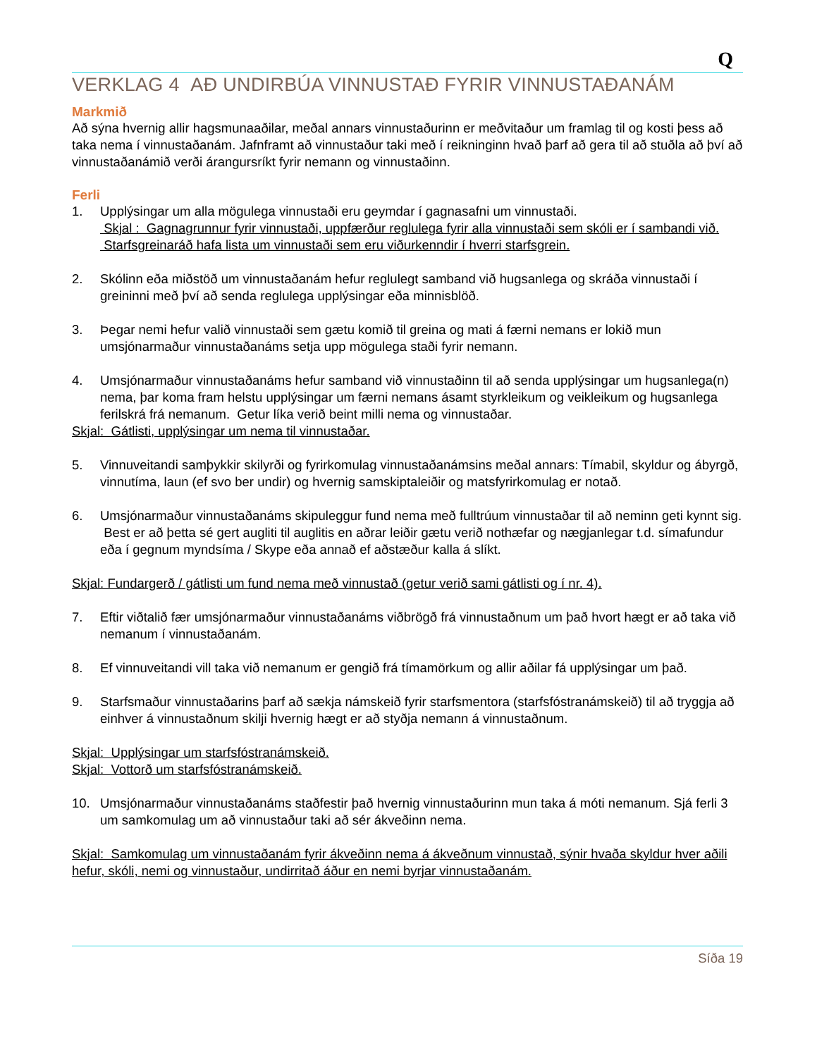Q
VERKLAG 4 AÐ UNDIRBÚA VINNUSTAÐ FYRIR VINNUSTAÐANÁM
Markmið
Að sýna hvernig allir hagsmunaaðilar, meðal annars vinnustaðurinn er meðvitaður um framlag til og kosti þess að taka nema í vinnustaðanám. Jafnframt að vinnustaður taki með í reikninginn hvað þarf að gera til að stuðla að því að vinnustaðanámið verði árangursríkt fyrir nemann og vinnustaðinn.
Ferli
1. Upplýsingar um alla mögulega vinnustaði eru geymdar í gagnasafni um vinnustaði.
Skjal : Gagnagrunnur fyrir vinnustaði, uppfærður reglulega fyrir alla vinnustaði sem skóli er í sambandi við. Starfsgreinaráð hafa lista um vinnustaði sem eru viðurkenndir í hverri starfsgrein.
2. Skólinn eða miðstöð um vinnustaðanám hefur reglulegt samband við hugsanlega og skráða vinnustaði í greininni með því að senda reglulega upplýsingar eða minnisblöð.
3. Þegar nemi hefur valið vinnustaði sem gætu komið til greina og mati á færni nemans er lokið mun umsjónarmaður vinnustaðanáms setja upp mögulega staði fyrir nemann.
4. Umsjónarmaður vinnustaðanáms hefur samband við vinnustaðinn til að senda upplýsingar um hugsanlega(n) nema, þar koma fram helstu upplýsingar um færni nemans ásamt styrkleikum og veikleikum og hugsanlega ferilskrá frá nemanum. Getur líka verið beint milli nema og vinnustaðar.
Skjal: Gátlisti, upplýsingar um nema til vinnustaðar.
5. Vinnuveitandi samþykkir skilyrði og fyrirkomulag vinnustaðanámsins meðal annars: Tímabil, skyldur og ábyrgð, vinnutíma, laun (ef svo ber undir) og hvernig samskiptaleiðir og matsfyrirkomulag er notað.
6. Umsjónarmaður vinnustaðanáms skipuleggur fund nema með fulltrúum vinnustaðar til að neminn geti kynnt sig. Best er að þetta sé gert augliti til auglitis en aðrar leiðir gætu verið nothæfar og nægjanlegar t.d. símafundur eða í gegnum myndsíma / Skype eða annað ef aðstæður kalla á slíkt.
Skjal: Fundargerð / gátlisti um fund nema með vinnustað (getur verið sami gátlisti og í nr. 4).
7. Eftir viðtalið fær umsjónarmaður vinnustaðanáms viðbrögð frá vinnustaðnum um það hvort hægt er að taka við nemanum í vinnustaðanám.
8. Ef vinnuveitandi vill taka við nemanum er gengið frá tímamörkum og allir aðilar fá upplýsingar um það.
9. Starfsmaður vinnustaðarins þarf að sækja námskeið fyrir starfsmentora (starfsfóstranámskeið) til að tryggja að einhver á vinnustaðnum skilji hvernig hægt er að styðja nemann á vinnustaðnum.
Skjal: Upplýsingar um starfsfóstranámskeið.
Skjal: Vottorð um starfsfóstranámskeið.
10. Umsjónarmaður vinnustaðanáms staðfestir það hvernig vinnustaðurinn mun taka á móti nemanum. Sjá ferli 3 um samkomulag um að vinnustaður taki að sér ákveðinn nema.
Skjal: Samkomulag um vinnustaðanám fyrir ákveðinn nema á ákveðnum vinnustað, sýnir hvaða skyldur hver aðili hefur, skóli, nemi og vinnustaður, undirritað áður en nemi byrjar vinnustaðanám.
Síða 19